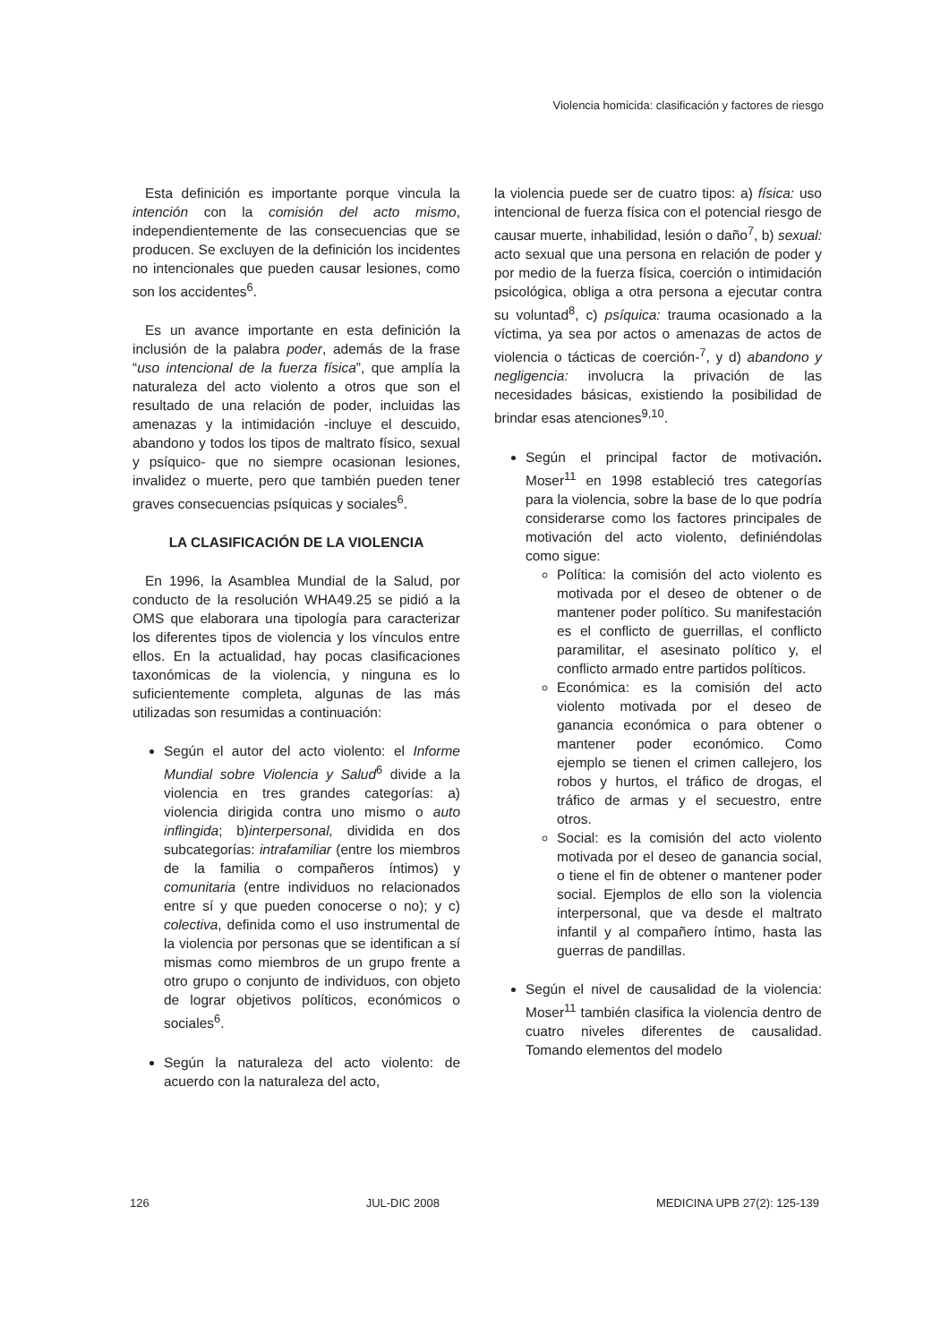Violencia homicida: clasificación y factores de riesgo
Esta definición es importante porque vincula la intención con la comisión del acto mismo, independientemente de las consecuencias que se producen. Se excluyen de la definición los incidentes no intencionales que pueden causar lesiones, como son los accidentes<sup>6</sup>.
Es un avance importante en esta definición la inclusión de la palabra poder, además de la frase “uso intencional de la fuerza física”, que amplía la naturaleza del acto violento a otros que son el resultado de una relación de poder, incluidas las amenazas y la intimidación -incluye el descuido, abandono y todos los tipos de maltrato físico, sexual y psíquico- que no siempre ocasionan lesiones, invalidez o muerte, pero que también pueden tener graves consecuencias psíquicas y sociales<sup>6</sup>.
LA CLASIFICACIÓN DE LA VIOLENCIA
En 1996, la Asamblea Mundial de la Salud, por conducto de la resolución WHA49.25 se pidió a la OMS que elaborara una tipología para caracterizar los diferentes tipos de violencia y los vínculos entre ellos. En la actualidad, hay pocas clasificaciones taxonómicas de la violencia, y ninguna es lo suficientemente completa, algunas de las más utilizadas son resumidas a continuación:
Según el autor del acto violento: el Informe Mundial sobre Violencia y Salud<sup>6</sup> divide a la violencia en tres grandes categorías: a) violencia dirigida contra uno mismo o auto inflingida; b)interpersonal, dividida en dos subcategorías: intrafamiliar (entre los miembros de la familia o compañeros íntimos) y comunitaria (entre individuos no relacionados entre sí y que pueden conocerse o no); y c) colectiva, definida como el uso instrumental de la violencia por personas que se identifican a sí mismas como miembros de un grupo frente a otro grupo o conjunto de individuos, con objeto de lograr objetivos políticos, económicos o sociales<sup>6</sup>.
Según la naturaleza del acto violento: de acuerdo con la naturaleza del acto,
la violencia puede ser de cuatro tipos: a) física: uso intencional de fuerza física con el potencial riesgo de causar muerte, inhabilidad, lesión o daño<sup>7</sup>, b) sexual: acto sexual que una persona en relación de poder y por medio de la fuerza física, coerción o intimidación psicológica, obliga a otra persona a ejecutar contra su voluntad<sup>8</sup>, c) psíquica: trauma ocasionado a la víctima, ya sea por actos o amenazas de actos de violencia o tácticas de coerción-<sup>7</sup>, y d) abandono y negligencia: involucra la privación de las necesidades básicas, existiendo la posibilidad de brindar esas atenciones<sup>9,10</sup>.
Según el principal factor de motivación. Moser<sup>11</sup> en 1998 estableció tres categorías para la violencia, sobre la base de lo que podría considerarse como los factores principales de motivación del acto violento, definiéndolas como sigue:
Política: la comisión del acto violento es motivada por el deseo de obtener o de mantener poder político. Su manifestación es el conflicto de guerrillas, el conflicto paramilitar, el asesinato político y, el conflicto armado entre partidos políticos.
Económica: es la comisión del acto violento motivada por el deseo de ganancia económica o para obtener o mantener poder económico. Como ejemplo se tienen el crimen callejero, los robos y hurtos, el tráfico de drogas, el tráfico de armas y el secuestro, entre otros.
Social: es la comisión del acto violento motivada por el deseo de ganancia social, o tiene el fin de obtener o mantener poder social. Ejemplos de ello son la violencia interpersonal, que va desde el maltrato infantil y al compañero íntimo, hasta las guerras de pandillas.
Según el nivel de causalidad de la violencia: Moser<sup>11</sup> también clasifica la violencia dentro de cuatro niveles diferentes de causalidad. Tomando elementos del modelo
126 JUL-DIC 2008 MEDICINA UPB 27(2): 125-139